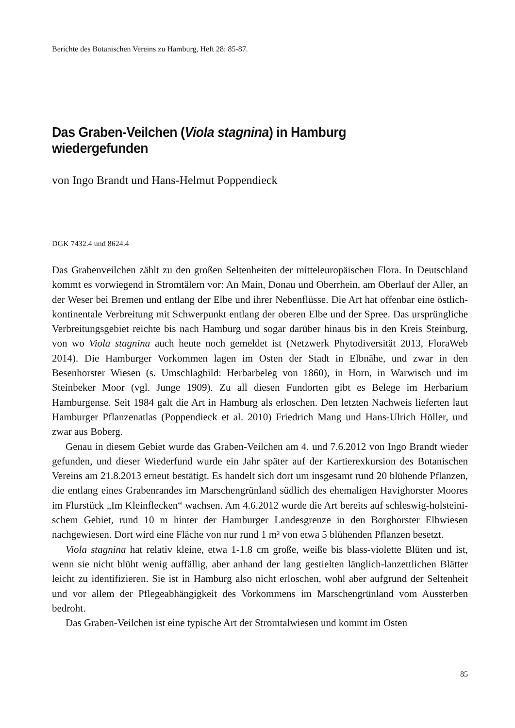Berichte des Botanischen Vereins zu Hamburg, Heft 28: 85-87.
Das Graben-Veilchen (Viola stagnina) in Hamburg wiedergefunden
von Ingo Brandt und Hans-Helmut Poppendieck
DGK 7432.4 und 8624.4
Das Grabenveilchen zählt zu den großen Seltenheiten der mitteleuropäischen Flora. In Deutschland kommt es vorwiegend in Stromtälern vor: An Main, Donau und Ober­rhein, am Oberlauf der Aller, an der Weser bei Bremen und entlang der Elbe und ihrer Nebenflüsse. Die Art hat offenbar eine östlich-kontinentale Verbreitung mit Schwer­punkt entlang der oberen Elbe und der Spree. Das ursprüngliche Verbreitungsgebiet reichte bis nach Hamburg und sogar darüber hinaus bis in den Kreis Steinburg, von wo Viola stagnina auch heute noch gemeldet ist (Netzwerk Phytodiversität 2013, Flora­Web 2014). Die Hamburger Vorkommen lagen im Osten der Stadt in Elbnähe, und zwar in den Besenhorster Wiesen (s. Umschlagbild: Herbarbeleg von 1860), in Horn, in Warwisch und im Steinbeker Moor (vgl. Junge 1909). Zu all diesen Fundorten gibt es Belege im Herbarium Hamburgense. Seit 1984 galt die Art in Hamburg als erlo­schen. Den letzten Nachweis lieferten laut Hamburger Pflanzenatlas (Poppendieck et al. 2010) Friedrich Mang und Hans-Ulrich Höller, und zwar aus Boberg.
Genau in diesem Gebiet wurde das Graben-Veilchen am 4. und 7.6.2012 von Ingo Brandt wieder gefunden, und dieser Wiederfund wurde ein Jahr später auf der Kar­tierexkursion des Botanischen Vereins am 21.8.2013 erneut bestätigt. Es handelt sich dort um insgesamt rund 20 blühende Pflanzen, die entlang eines Grabenrandes im Marschengrünland südlich des ehemaligen Havighorster Moores im Flurstück „Im Kleinflecken“ wachsen. Am 4.6.2012 wurde die Art bereits auf schleswig-holsteini­schem Gebiet, rund 10 m hinter der Hamburger Landesgrenze in den Borghorster Elb­wiesen nachgewiesen. Dort wird eine Fläche von nur rund 1 m² von etwa 5 blühenden Pflanzen besetzt.
Viola stagnina hat relativ kleine, etwa 1-1.8 cm große, weiße bis blass-violette Blü­ten und ist, wenn sie nicht blüht wenig auffällig, aber anhand der lang gestielten läng­lich-lanzettlichen Blätter leicht zu identifizieren. Sie ist in Hamburg also nicht erlo­schen, wohl aber aufgrund der Seltenheit und vor allem der Pflegeabhängigkeit des Vorkommens im Marschengrünland vom Aussterben bedroht.
Das Graben-Veilchen ist eine typische Art der Stromtalwiesen und kommt im Osten
85